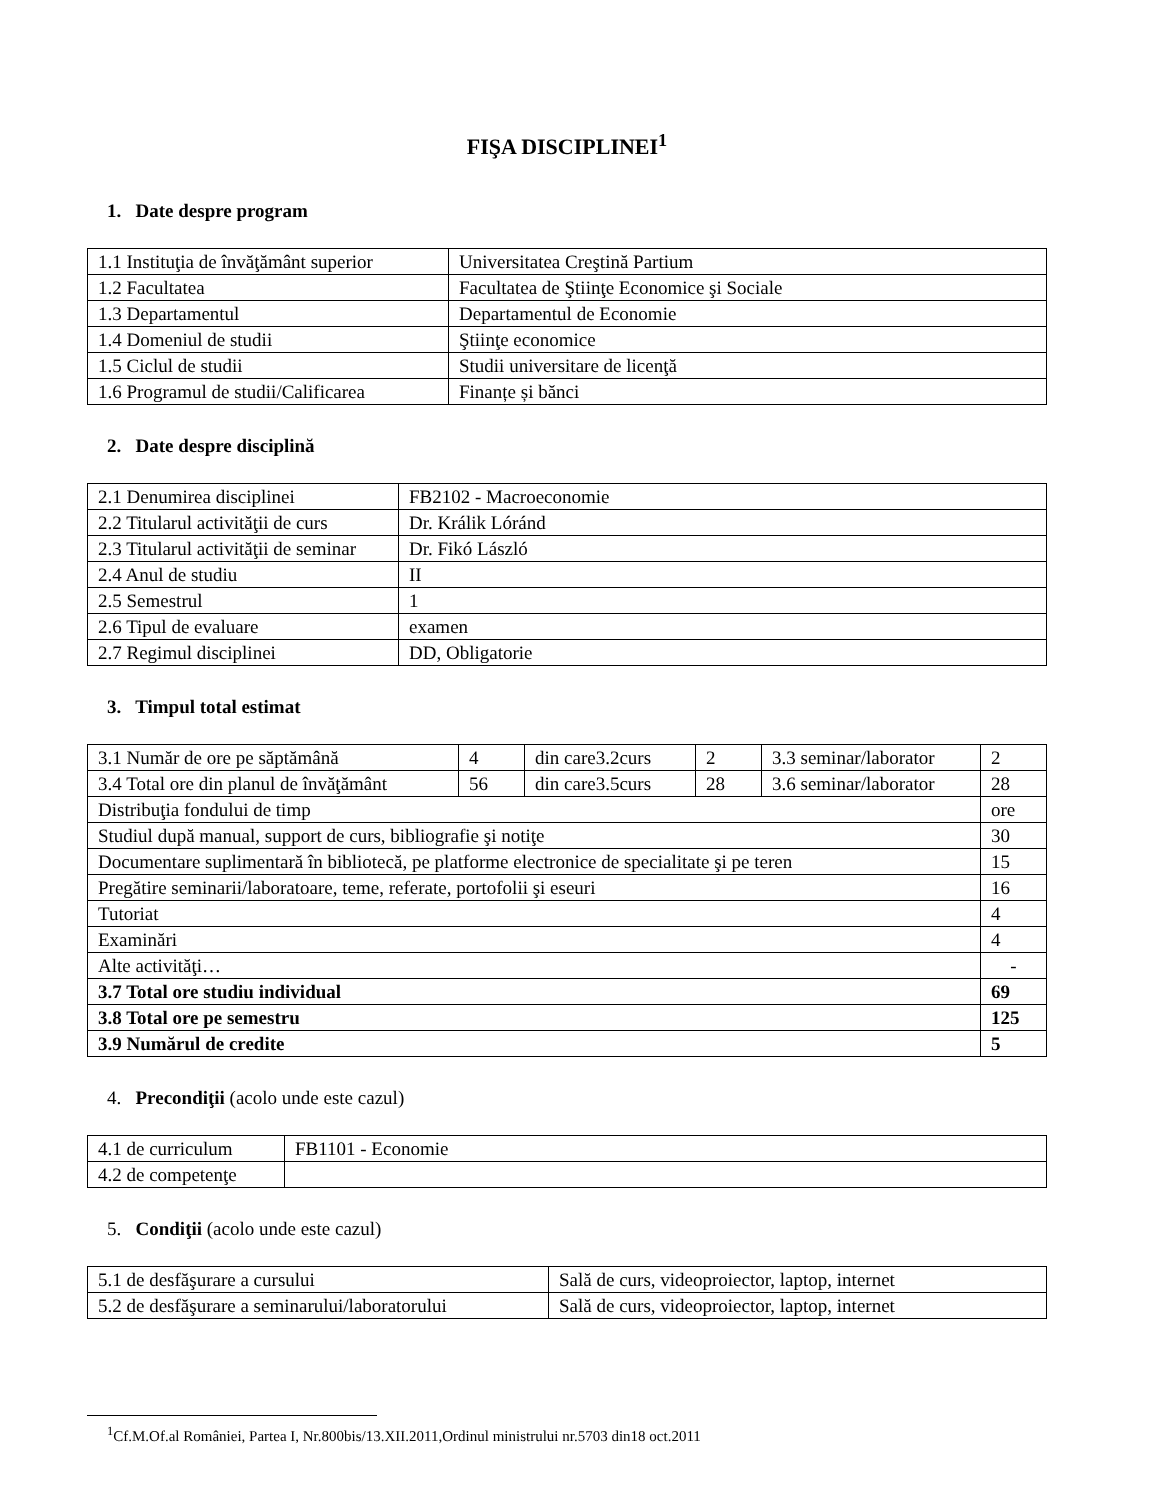FIŞA DISCIPLINEI<sup>1</sup>
1. Date despre program
| 1.1 Instituţia de învăţământ superior | Universitatea Creştină Partium |
| 1.2 Facultatea | Facultatea de Ştiinţe Economice şi Sociale |
| 1.3 Departamentul | Departamentul de Economie |
| 1.4 Domeniul de studii | Ştiinţe economice |
| 1.5 Ciclul de studii | Studii universitare de licenţă |
| 1.6 Programul de studii/Calificarea | Finanțe și bănci |
2. Date despre disciplină
| 2.1 Denumirea disciplinei | FB2102 - Macroeconomie |
| 2.2 Titularul activităţii de curs | Dr. Králik Lóránd |
| 2.3 Titularul activităţii de seminar | Dr. Fikó László |
| 2.4 Anul de studiu | II |
| 2.5 Semestrul | 1 |
| 2.6 Tipul de evaluare | examen |
| 2.7 Regimul disciplinei | DD, Obligatorie |
3. Timpul total estimat
| 3.1 Număr de ore pe săptămână | 4 | din care3.2curs | 2 | 3.3 seminar/laborator | 2 |
| 3.4 Total ore din planul de învăţământ | 56 | din care3.5curs | 28 | 3.6 seminar/laborator | 28 |
| Distribuţia fondului de timp | | | | | ore |
| Studiul după manual, support de curs, bibliografie şi notiţe | | | | | 30 |
| Documentare suplimentară în bibliotecă, pe platforme electronice de specialitate şi pe teren | | | | | 15 |
| Pregătire seminarii/laboratoare, teme, referate, portofolii şi eseuri | | | | | 16 |
| Tutoriat | | | | | 4 |
| Examinări | | | | | 4 |
| Alte activităţi… | | | | | - |
| 3.7 Total ore studiu individual | | | | | 69 |
| 3.8 Total ore pe semestru | | | | | 125 |
| 3.9 Numărul de credite | | | | | 5 |
4. Precondiţii (acolo unde este cazul)
| 4.1 de curriculum | FB1101 - Economie |
| 4.2 de competenţe | |
5. Condiţii (acolo unde este cazul)
| 5.1 de desfăşurare a cursului | Sală de curs, videoproiector, laptop, internet |
| 5.2 de desfăşurare a seminarului/laboratorului | Sală de curs, videoproiector, laptop, internet |
<sup>1</sup> Cf.M.Of.al României, Partea I, Nr.800bis/13.XII.2011,Ordinul ministrului nr.5703 din18 oct.2011